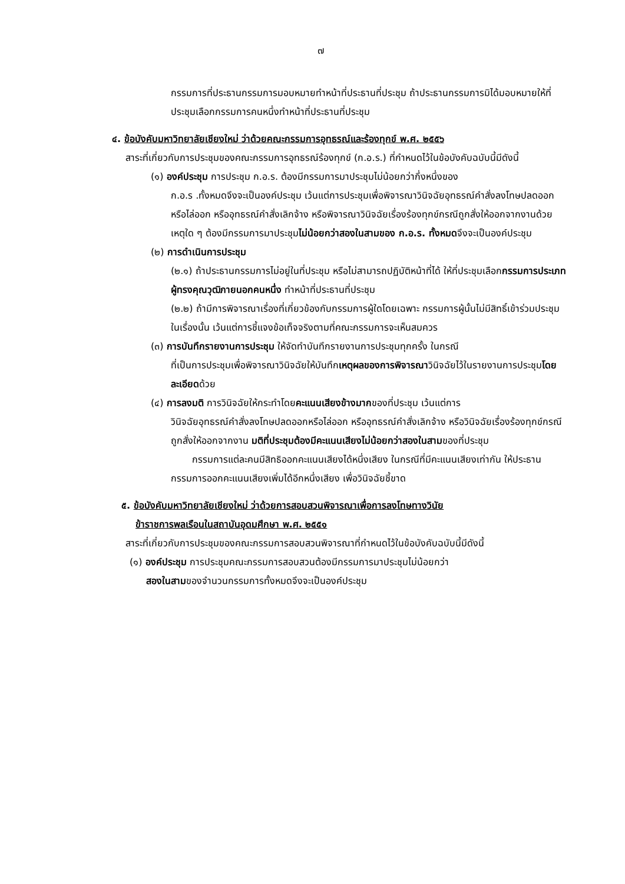๗
กรรมการที่ประธานกรรมการมอบหมายทำหน้าที่ประธานที่ประชุม ถ้าประธานกรรมการมิได้มอบหมายให้ที่ประชุมเลือกกรรมการคนหนึ่งทำหน้าที่ประธานที่ประชุม
๔. ข้อบังคับมหาวิทยาลัยเชียงใหม่ ว่าด้วยคณะกรรมการอุทธรณ์และร้องทุกข์ พ.ศ. ๒๕๕๖
สาระที่เกี่ยวกับการประชุมของคณะกรรมการอุทธรณ์ร้องทุกข์ (ก.อ.ร.) ที่กำหนดไว้ในข้อบังคับฉบับนี้มีดังนี้
(๑) องค์ประชุม การประชุม ก.อ.ร. ต้องมีกรรมการมาประชุมไม่น้อยกว่ากึ่งหนึ่งของ
ก.อ.ร .ทั้งหมดจึงจะเป็นองค์ประชุม เว้นแต่การประชุมเพื่อพิจารณาวินิจฉัยอุทธรณ์คำสั่งลงโทษปลดออกหรือไล่ออก หรืออุทธรณ์คำสั่งเลิกจ้าง หรือพิจารณาวินิจฉัยเรื่องร้องทุกข์กรณีถูกสั่งให้ออกจากงานด้วยเหตุใด ๆ ต้องมีกรรมการมาประชุมไม่น้อยกว่าสองในสามของ ก.อ.ร. ทั้งหมดจึงจะเป็นองค์ประชุม
(๒) การดำเนินการประชุม
(๒.๑) ถ้าประธานกรรมการไม่อยู่ในที่ประชุม หรือไม่สามารถปฏิบัติหน้าที่ได้ ให้ที่ประชุมเลือกกรรมการประเภทผู้ทรงคุณวุฒิภายนอกคนหนึ่ง ทำหน้าที่ประธานที่ประชุม
(๒.๒) ถ้ามีการพิจารณาเรื่องที่เกี่ยวข้องกับกรรมการผู้ใดโดยเฉพาะ กรรมการผู้นั้นไม่มีสิทธิ์เข้าร่วมประชุมในเรื่องนั้น เว้นแต่การชี้แจงข้อเท็จจริงตามที่คณะกรรมการจะเห็นสมควร
(๓) การบันทึกรายงานการประชุม ให้จัดทำบันทึกรายงานการประชุมทุกครั้ง ในกรณี
ที่เป็นการประชุมเพื่อพิจารณาวินิจฉัยให้บันทึกเหตุผลของการพิจารณาวินิจฉัยไว้ในรายงานการประชุมโดยละเอียดด้วย
(๔) การลงมติ การวินิจฉัยให้กระทำโดยคะแนนเสียงข้างมากของที่ประชุม เว้นแต่การ
วินิจฉัยอุทธรณ์คำสั่งลงโทษปลดออกหรือไล่ออก หรืออุทธรณ์คำสั่งเลิกจ้าง หรือวินิจฉัยเรื่องร้องทุกข์กรณีถูกสั่งให้ออกจากงาน มติที่ประชุมต้องมีคะแนนเสียงไม่น้อยกว่าสองในสามของที่ประชุม
กรรมการแต่ละคนมีสิทธิออกคะแนนเสียงได้หนึ่งเสียง ในกรณีที่มีคะแนนเสียงเท่ากัน ให้ประธานกรรมการออกคะแนนเสียงเพิ่มได้อีกหนึ่งเสียง เพื่อวินิจฉัยชี้ขาด
๕. ข้อบังคับมหาวิทยาลัยเชียงใหม่ ว่าด้วยการสอบสวนพิจารณาเพื่อการลงโทษทางวินัย
ข้าราชการพลเรือนในสถาบันอุดมศึกษา พ.ศ. ๒๕๕๑
สาระที่เกี่ยวกับการประชุมของคณะกรรมการสอบสวนพิจารณาที่กำหนดไว้ในข้อบังคับฉบับนี้มีดังนี้
(๑) องค์ประชุม การประชุมคณะกรรมการสอบสวนต้องมีกรรมการมาประชุมไม่น้อยกว่า
สองในสามของจำนวนกรรมการทั้งหมดจึงจะเป็นองค์ประชุม